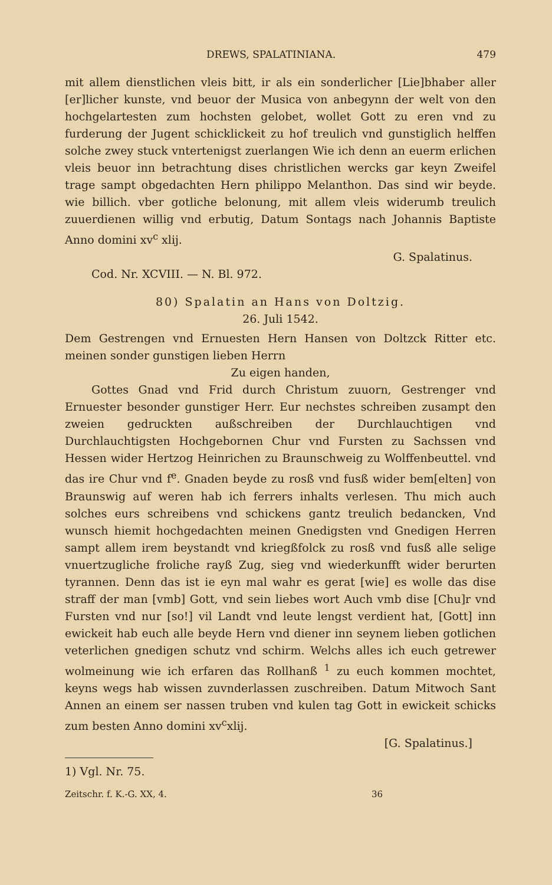DREWS, SPALATINIANA. 479
mit allem dienstlichen vleis bitt, ir als ein sonderlicher [Lie]bhaber aller [er]licher kunste, vnd beuor der Musica von anbegynn der welt von den hochgelartesten zum hochsten gelobet, wollet Gott zu eren vnd zu furderung der Jugent schicklickeit zu hof treulich vnd gunstiglich helffen solche zwey stuck vntertenigst zuerlangen Wie ich denn an euerm erlichen vleis beuor inn betrachtung dises christlichen wercks gar keyn Zweifel trage sampt obgedachten Hern philippo Melanthon. Das sind wir beyde. wie billich. vber gotliche belonung, mit allem vleis widerumb treulich zuuerdienen willig vnd erbutig, Datum Sontags nach Johannis Baptiste Anno domini xv<sup>c</sup> xlij.
G. Spalatinus.
Cod. Nr. XCVIII. — N. Bl. 972.
80) Spalatin an Hans von Doltzig.
26. Juli 1542.
Dem Gestrengen vnd Ernuesten Hern Hansen von Doltzck Ritter etc. meinen sonder gunstigen lieben Herrn
Zu eigen handen,
Gottes Gnad vnd Frid durch Christum zuuorn, Gestrenger vnd Ernuester besonder gunstiger Herr. Eur nechstes schreiben zusampt den zweien gedruckten außschreiben der Durchlauchtigen vnd Durchlauchtigsten Hochgebornen Chur vnd Fursten zu Sachssen vnd Hessen wider Hertzog Heinrichen zu Braunschweig zu Wolffenbeuttel. vnd das ire Chur vnd f<sup>e</sup>. Gnaden beyde zu rosß vnd fusß wider bem[elten] von Braunswig auf weren hab ich ferrers inhalts verlesen. Thu mich auch solches eurs schreibens vnd schickens gantz treulich bedancken, Vnd wunsch hiemit hochgedachten meinen Gnedigsten vnd Gnedigen Herren sampt allem irem beystandt vnd kriegßfolck zu rosß vnd fusß alle selige vnuertzugliche froliche rayß Zug, sieg vnd wiederkunfft wider berurten tyrannen. Denn das ist ie eyn mal wahr es gerat [wie] es wolle das dise straff der man [vmb] Gott, vnd sein liebes wort Auch vmb dise [Chu]r vnd Fursten vnd nur [so!] vil Landt vnd leute lengst verdient hat, [Gott] inn ewickeit hab euch alle beyde Hern vnd diener inn seynem lieben gotlichen veterlichen gnedigen schutz vnd schirm. Welchs alles ich euch getrewer wolmeinung wie ich erfaren das Rollhanß <sup>1</sup> zu euch kommen mochtet, keyns wegs hab wissen zuvnderlassen zuschreiben. Datum Mitwoch Sant Annen an einem ser nassen truben vnd kulen tag Gott in ewickeit schicks zum besten Anno domini xv<sup>c</sup>xlij.
[G. Spalatinus.]
1) Vgl. Nr. 75.
Zeitschr. f. K.-G. XX, 4. 36